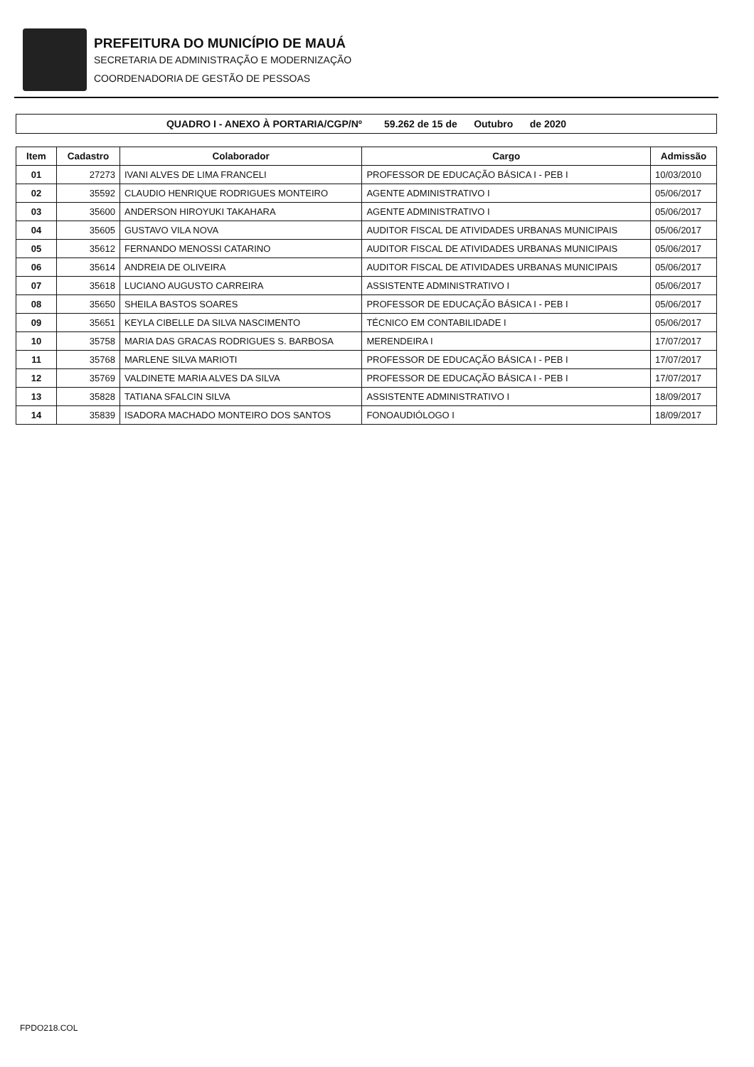PREFEITURA DO MUNICÍPIO DE MAUÁ
SECRETARIA DE ADMINISTRAÇÃO E MODERNIZAÇÃO
COORDENADORIA DE GESTÃO DE PESSOAS
QUADRO I - ANEXO À PORTARIA/CGP/Nº 59.262 de 15 de Outubro de 2020
| Item | Cadastro | Colaborador | Cargo | Admissão |
| --- | --- | --- | --- | --- |
| 01 | 27273 | IVANI ALVES DE LIMA FRANCELI | PROFESSOR DE EDUCAÇÃO BÁSICA I - PEB I | 10/03/2010 |
| 02 | 35592 | CLAUDIO HENRIQUE RODRIGUES MONTEIRO | AGENTE ADMINISTRATIVO I | 05/06/2017 |
| 03 | 35600 | ANDERSON HIROYUKI TAKAHARA | AGENTE ADMINISTRATIVO I | 05/06/2017 |
| 04 | 35605 | GUSTAVO VILA NOVA | AUDITOR FISCAL DE ATIVIDADES URBANAS MUNICIPAIS | 05/06/2017 |
| 05 | 35612 | FERNANDO MENOSSI CATARINO | AUDITOR FISCAL DE ATIVIDADES URBANAS MUNICIPAIS | 05/06/2017 |
| 06 | 35614 | ANDREIA DE OLIVEIRA | AUDITOR FISCAL DE ATIVIDADES URBANAS MUNICIPAIS | 05/06/2017 |
| 07 | 35618 | LUCIANO AUGUSTO CARREIRA | ASSISTENTE ADMINISTRATIVO I | 05/06/2017 |
| 08 | 35650 | SHEILA BASTOS SOARES | PROFESSOR DE EDUCAÇÃO BÁSICA I - PEB I | 05/06/2017 |
| 09 | 35651 | KEYLA CIBELLE DA SILVA NASCIMENTO | TÉCNICO EM CONTABILIDADE I | 05/06/2017 |
| 10 | 35758 | MARIA DAS GRACAS RODRIGUES S. BARBOSA | MERENDEIRA I | 17/07/2017 |
| 11 | 35768 | MARLENE SILVA MARIOTI | PROFESSOR DE EDUCAÇÃO BÁSICA I - PEB I | 17/07/2017 |
| 12 | 35769 | VALDINETE MARIA ALVES DA SILVA | PROFESSOR DE EDUCAÇÃO BÁSICA I - PEB I | 17/07/2017 |
| 13 | 35828 | TATIANA SFALCIN SILVA | ASSISTENTE ADMINISTRATIVO I | 18/09/2017 |
| 14 | 35839 | ISADORA MACHADO MONTEIRO DOS SANTOS | FONOAUDIÓLOGO I | 18/09/2017 |
FPDO218.COL